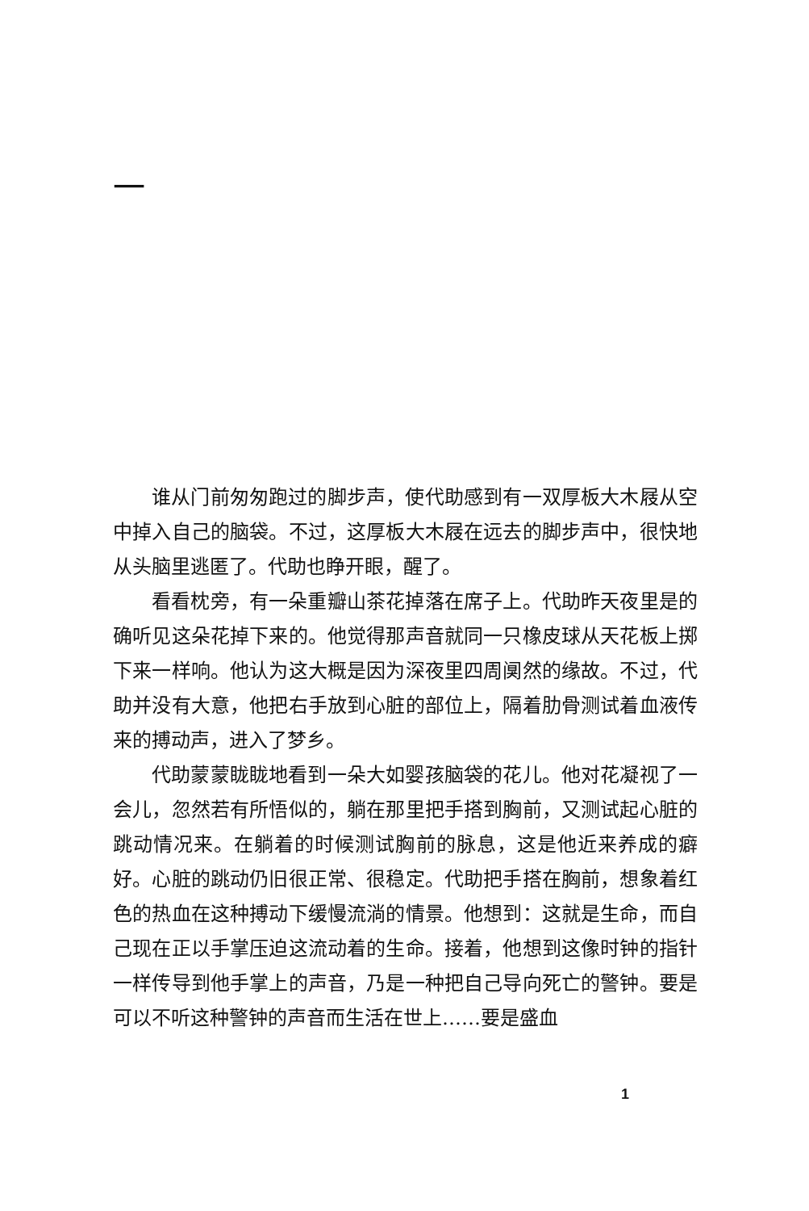一
谁从门前匆匆跑过的脚步声，使代助感到有一双厚板大木屐从空中掉入自己的脑袋。不过，这厚板大木屐在远去的脚步声中，很快地从头脑里逃匿了。代助也睁开眼，醒了。
看看枕旁，有一朵重瓣山茶花掉落在席子上。代助昨天夜里是的确听见这朵花掉下来的。他觉得那声音就同一只橡皮球从天花板上掷下来一样响。他认为这大概是因为深夜里四周阒然的缘故。不过，代助并没有大意，他把右手放到心脏的部位上，隔着肋骨测试着血液传来的搏动声，进入了梦乡。
代助蒙蒙眬眬地看到一朵大如婴孩脑袋的花儿。他对花凝视了一会儿，忽然若有所悟似的，躺在那里把手搭到胸前，又测试起心脏的跳动情况来。在躺着的时候测试胸前的脉息，这是他近来养成的癖好。心脏的跳动仍旧很正常、很稳定。代助把手搭在胸前，想象着红色的热血在这种搏动下缓慢流淌的情景。他想到：这就是生命，而自己现在正以手掌压迫这流动着的生命。接着，他想到这像时钟的指针一样传导到他手掌上的声音，乃是一种把自己导向死亡的警钟。要是可以不听这种警钟的声音而生活在世上……要是盛血
1